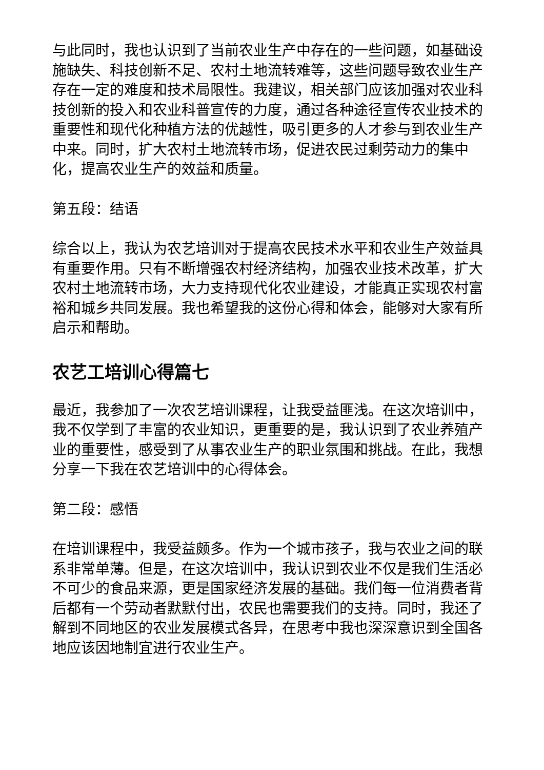与此同时，我也认识到了当前农业生产中存在的一些问题，如基础设施缺失、科技创新不足、农村土地流转难等，这些问题导致农业生产存在一定的难度和技术局限性。我建议，相关部门应该加强对农业科技创新的投入和农业科普宣传的力度，通过各种途径宣传农业技术的重要性和现代化种植方法的优越性，吸引更多的人才参与到农业生产中来。同时，扩大农村土地流转市场，促进农民过剩劳动力的集中化，提高农业生产的效益和质量。
第五段：结语
综合以上，我认为农艺培训对于提高农民技术水平和农业生产效益具有重要作用。只有不断增强农村经济结构，加强农业技术改革，扩大农村土地流转市场，大力支持现代化农业建设，才能真正实现农村富裕和城乡共同发展。我也希望我的这份心得和体会，能够对大家有所启示和帮助。
农艺工培训心得篇七
最近，我参加了一次农艺培训课程，让我受益匪浅。在这次培训中，我不仅学到了丰富的农业知识，更重要的是，我认识到了农业养殖产业的重要性，感受到了从事农业生产的职业氛围和挑战。在此，我想分享一下我在农艺培训中的心得体会。
第二段：感悟
在培训课程中，我受益颇多。作为一个城市孩子，我与农业之间的联系非常单薄。但是，在这次培训中，我认识到农业不仅是我们生活必不可少的食品来源，更是国家经济发展的基础。我们每一位消费者背后都有一个劳动者默默付出，农民也需要我们的支持。同时，我还了解到不同地区的农业发展模式各异，在思考中我也深深意识到全国各地应该因地制宜进行农业生产。